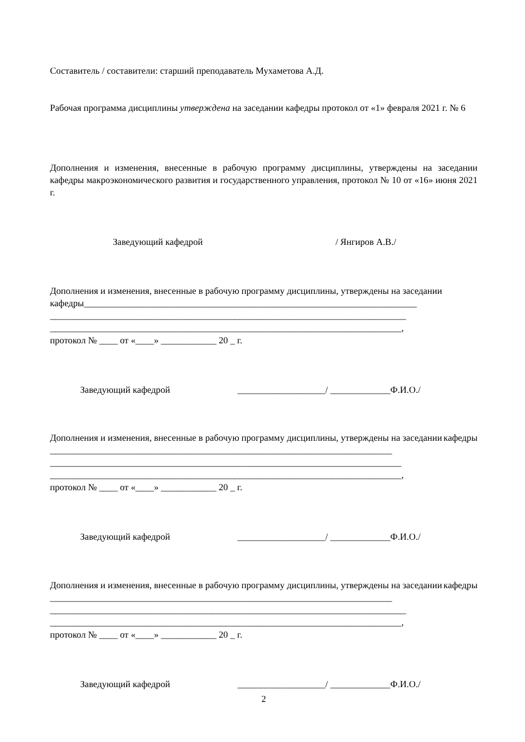Составитель / составители: старший преподаватель Мухаметова А.Д.
Рабочая программа дисциплины утверждена на заседании кафедры протокол от «1» февраля 2021 г. № 6
Дополнения и изменения, внесенные в рабочую программу дисциплины, утверждены на заседании кафедры макроэкономического развития и государственного управления, протокол № 10 от «16» июня 2021 г.
Заведующий кафедрой / Янгиров А.В./
Дополнения и изменения, внесенные в рабочую программу дисциплины, утверждены на заседании
кафедры________________________________________________________________________
_____________________________________________________________________________
____________________________________________________________________________,
протокол № ____ от «____» ____________ 20 _ г.
Заведующий кафедрой ___________________/ _____________Ф.И.О./
Дополнения и изменения, внесенные в рабочую программу дисциплины, утверждены на заседании кафедры
__________________________________________________________________________
____________________________________________________________________________
____________________________________________________________________________,
протокол № ____ от «____» ____________ 20 _ г.
Заведующий кафедрой ___________________/ _____________Ф.И.О./
Дополнения и изменения, внесенные в рабочую программу дисциплины, утверждены на заседании кафедры
__________________________________________________________________________
_____________________________________________________________________________
____________________________________________________________________________,
протокол № ____ от «____» ____________ 20 _ г.
Заведующий кафедрой ___________________/ _____________Ф.И.О./
2